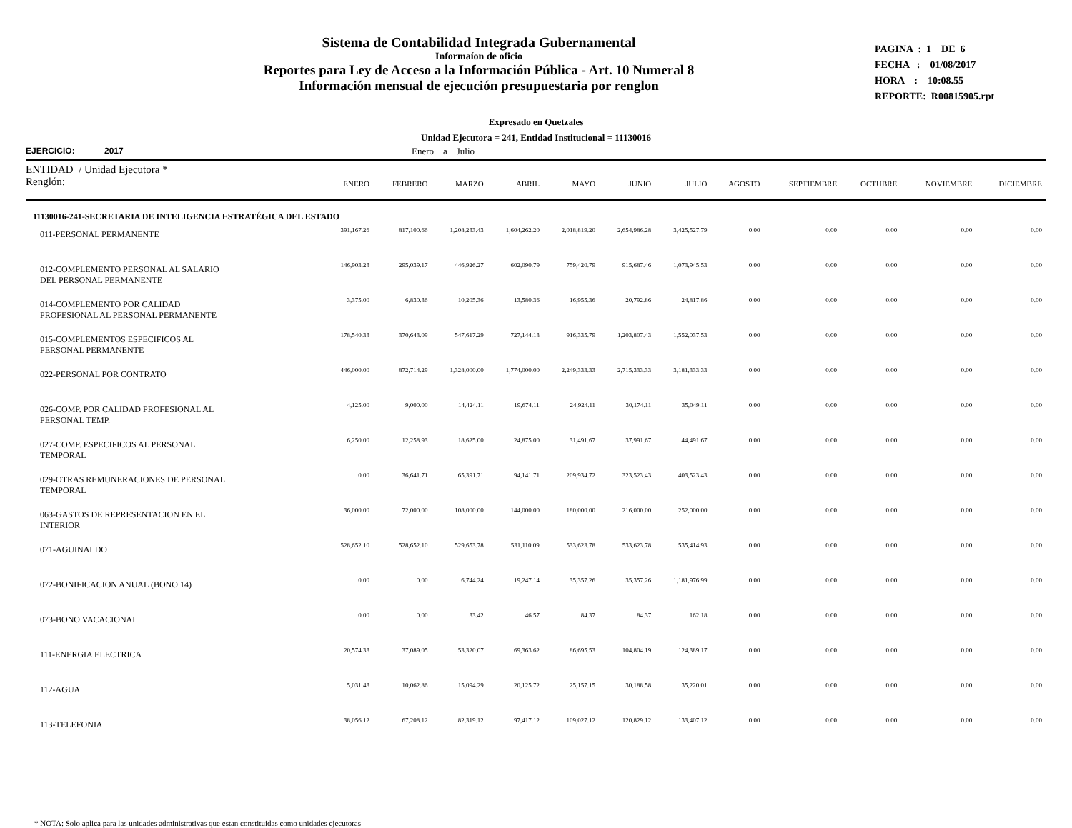Sistema de Contabilidad Integrada Gubernamental
Informaíon de oficio
Reportes para Ley de Acceso a la Información Pública - Art. 10 Numeral 8
Información mensual de ejecución presupuestaria por renglon
PAGINA : 1 DE 6
FECHA : 01/08/2017
HORA : 10:08.55
REPORTE: R00815905.rpt
Expresado en Quetzales
Unidad Ejecutora = 241, Entidad Institucional = 11130016
EJERCICIO: 2017 Enero a Julio
| ENTIDAD / Unidad Ejecutora * Renglón: | ENERO | FEBRERO | MARZO | ABRIL | MAYO | JUNIO | JULIO | AGOSTO | SEPTIEMBRE | OCTUBRE | NOVIEMBRE | DICIEMBRE |
| --- | --- | --- | --- | --- | --- | --- | --- | --- | --- | --- | --- | --- |
| 11130016-241-SECRETARIA DE INTELIGENCIA ESTRATÉGICA DEL ESTADO | | | | | | | | | | | | |
| 011-PERSONAL PERMANENTE | 391,167.26 | 817,100.66 | 1,208,233.43 | 1,604,262.20 | 2,018,819.20 | 2,654,986.28 | 3,425,527.79 | 0.00 | 0.00 | 0.00 | 0.00 | 0.00 |
| 012-COMPLEMENTO PERSONAL AL SALARIO DEL PERSONAL PERMANENTE | 146,903.23 | 295,039.17 | 446,926.27 | 602,090.79 | 759,420.79 | 915,687.46 | 1,073,945.53 | 0.00 | 0.00 | 0.00 | 0.00 | 0.00 |
| 014-COMPLEMENTO POR CALIDAD PROFESIONAL AL PERSONAL PERMANENTE | 3,375.00 | 6,830.36 | 10,205.36 | 13,580.36 | 16,955.36 | 20,792.86 | 24,817.86 | 0.00 | 0.00 | 0.00 | 0.00 | 0.00 |
| 015-COMPLEMENTOS ESPECIFICOS AL PERSONAL PERMANENTE | 178,540.33 | 370,643.09 | 547,617.29 | 727,144.13 | 916,335.79 | 1,203,807.43 | 1,552,037.53 | 0.00 | 0.00 | 0.00 | 0.00 | 0.00 |
| 022-PERSONAL POR CONTRATO | 446,000.00 | 872,714.29 | 1,328,000.00 | 1,774,000.00 | 2,249,333.33 | 2,715,333.33 | 3,181,333.33 | 0.00 | 0.00 | 0.00 | 0.00 | 0.00 |
| 026-COMP. POR CALIDAD PROFESIONAL AL PERSONAL TEMP. | 4,125.00 | 9,000.00 | 14,424.11 | 19,674.11 | 24,924.11 | 30,174.11 | 35,049.11 | 0.00 | 0.00 | 0.00 | 0.00 | 0.00 |
| 027-COMP. ESPECIFICOS AL PERSONAL TEMPORAL | 6,250.00 | 12,258.93 | 18,625.00 | 24,875.00 | 31,491.67 | 37,991.67 | 44,491.67 | 0.00 | 0.00 | 0.00 | 0.00 | 0.00 |
| 029-OTRAS REMUNERACIONES DE PERSONAL TEMPORAL | 0.00 | 36,641.71 | 65,391.71 | 94,141.71 | 209,934.72 | 323,523.43 | 403,523.43 | 0.00 | 0.00 | 0.00 | 0.00 | 0.00 |
| 063-GASTOS DE REPRESENTACION EN EL INTERIOR | 36,000.00 | 72,000.00 | 108,000.00 | 144,000.00 | 180,000.00 | 216,000.00 | 252,000.00 | 0.00 | 0.00 | 0.00 | 0.00 | 0.00 |
| 071-AGUINALDO | 528,652.10 | 528,652.10 | 529,653.78 | 531,110.09 | 533,623.78 | 533,623.78 | 535,414.93 | 0.00 | 0.00 | 0.00 | 0.00 | 0.00 |
| 072-BONIFICACION ANUAL (BONO 14) | 0.00 | 0.00 | 6,744.24 | 19,247.14 | 35,357.26 | 35,357.26 | 1,181,976.99 | 0.00 | 0.00 | 0.00 | 0.00 | 0.00 |
| 073-BONO VACACIONAL | 0.00 | 0.00 | 33.42 | 46.57 | 84.37 | 84.37 | 162.18 | 0.00 | 0.00 | 0.00 | 0.00 | 0.00 |
| 111-ENERGIA ELECTRICA | 20,574.33 | 37,089.05 | 53,320.07 | 69,363.62 | 86,695.53 | 104,804.19 | 124,389.17 | 0.00 | 0.00 | 0.00 | 0.00 | 0.00 |
| 112-AGUA | 5,031.43 | 10,062.86 | 15,094.29 | 20,125.72 | 25,157.15 | 30,188.58 | 35,220.01 | 0.00 | 0.00 | 0.00 | 0.00 | 0.00 |
| 113-TELEFONIA | 38,056.12 | 67,208.12 | 82,319.12 | 97,417.12 | 109,027.12 | 120,829.12 | 133,407.12 | 0.00 | 0.00 | 0.00 | 0.00 | 0.00 |
* NOTA: Solo aplica para las unidades administrativas que estan constituidas como unidades ejecutoras